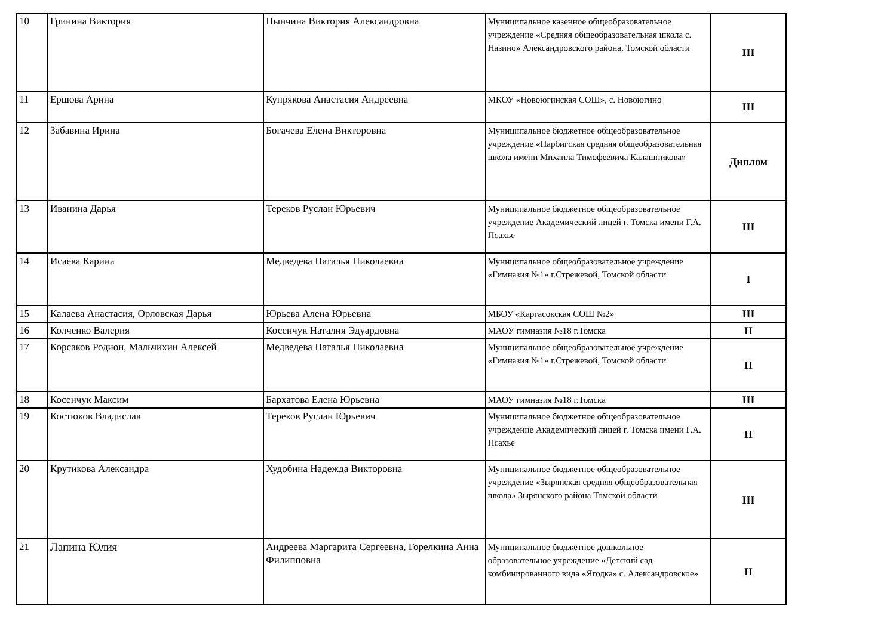| 10 | Гринина Виктория | Пынчина Виктория Александровна | Муниципальное казенное общеобразовательное учреждение «Средняя общеобразовательная школа с. Назино» Александровского района, Томской области | III |
| 11 | Ершова Арина | Купрякова Анастасия Андреевна | МКОУ «Новоюгинская СОШ», с. Новоюгино | III |
| 12 | Забавина Ирина | Богачева Елена Викторовна | Муниципальное бюджетное общеобразовательное учреждение «Парбигская средняя общеобразовательная школа имени Михаила Тимофеевича Калашникова» | Диплом |
| 13 | Иванина Дарья | Тереков Руслан Юрьевич | Муниципальное бюджетное общеобразовательное учреждение Академический лицей г. Томска имени Г.А. Псахье | III |
| 14 | Исаева Карина | Медведева Наталья Николаевна | Муниципальное общеобразовательное учреждение «Гимназия №1» г.Стрежевой, Томской области | I |
| 15 | Калаева Анастасия, Орловская Дарья | Юрьева Алена Юрьевна | МБОУ «Каргасокская СОШ №2» | III |
| 16 | Колченко Валерия | Косенчук Наталия Эдуардовна | МАОУ гимназия №18 г.Томска | II |
| 17 | Корсаков Родион, Мальчихин Алексей | Медведева Наталья Николаевна | Муниципальное общеобразовательное учреждение «Гимназия №1» г.Стрежевой, Томской области | II |
| 18 | Косенчук Максим | Бархатова Елена Юрьевна | МАОУ гимназия №18 г.Томска | III |
| 19 | Костюков Владислав | Тереков Руслан Юрьевич | Муниципальное бюджетное общеобразовательное учреждение Академический лицей г. Томска имени Г.А. Псахье | II |
| 20 | Крутикова Александра | Худобина Надежда Викторовна | Муниципальное бюджетное общеобразовательное учреждение «Зырянская средняя общеобразовательная школа» Зырянского района Томской области | III |
| 21 | Лапина Юлия | Андреева Маргарита Сергеевна, Горелкина Анна Филипповна | Муниципальное бюджетное дошкольное образовательное учреждение «Детский сад комбинированного вида «Ягодка» с. Александровское» | II |